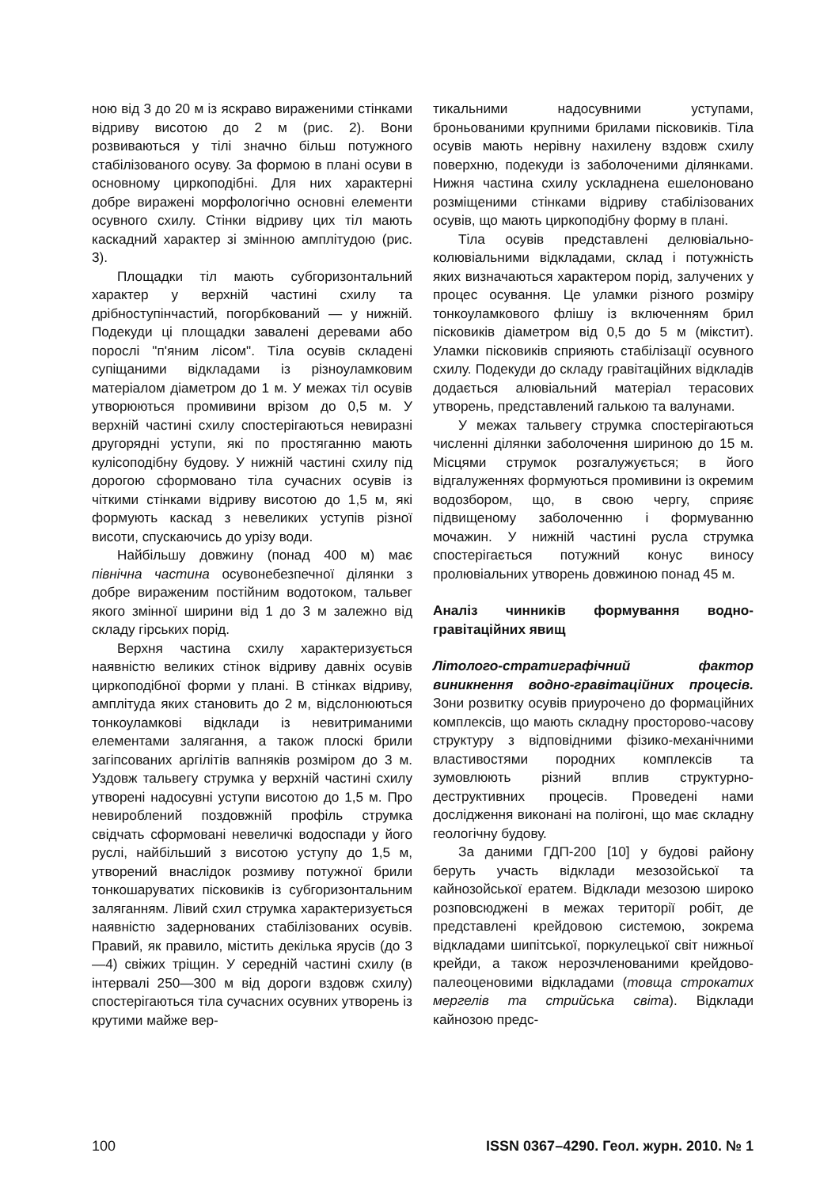ною від 3 до 20 м із яскраво вираженими стінками відриву висотою до 2 м (рис. 2). Вони розвиваються у тілі значно більш потужного стабілізованого осуву. За формою в плані осуви в основному циркоподібні. Для них характерні добре виражені морфологічно основні елементи осувного схилу. Стінки відриву цих тіл мають каскадний характер зі змінною амплітудою (рис. 3).
Площадки тіл мають субгоризонтальний характер у верхній частині схилу та дрібноступінчастий, погорбкований — у нижній. Подекуди ці площадки завалені деревами або порослі "п'яним лісом". Тіла осувів складені супіщаними відкладами із різноуламковим матеріалом діаметром до 1 м. У межах тіл осувів утворюються промивини врізом до 0,5 м. У верхній частині схилу спостерігаються невиразні другорядні уступи, які по простяганню мають кулісоподібну будову. У нижній частині схилу під дорогою сформовано тіла сучасних осувів із чіткими стінками відриву висотою до 1,5 м, які формують каскад з невеликих уступів різної висоти, спускаючись до урізу води.
Найбільшу довжину (понад 400 м) має північна частина осувонебезпечної ділянки з добре вираженим постійним водотоком, тальвег якого змінної ширини від 1 до 3 м залежно від складу гірських порід.
Верхня частина схилу характеризується наявністю великих стінок відриву давніх осувів циркоподібної форми у плані. В стінках відриву, амплітуда яких становить до 2 м, відслонюються тонкоуламкові відклади із невитриманими елементами залягання, а також плоскі брили загіпсованих аргілітів вапняків розміром до 3 м. Уздовж тальвегу струмка у верхній частині схилу утворені надосувні уступи висотою до 1,5 м. Про невироблений поздовжній профіль струмка свідчать сформовані невеличкі водоспади у його руслі, найбільший з висотою уступу до 1,5 м, утворений внаслідок розмиву потужної брили тонкошаруватих пісковиків із субгоризонтальним заляганням. Лівий схил струмка характеризується наявністю задернованих стабілізованих осувів. Правий, як правило, містить декілька ярусів (до 3—4) свіжих тріщин. У середній частині схилу (в інтервалі 250—300 м від дороги вздовж схилу) спостерігаються тіла сучасних осувних утворень із крутими майже вер-
тикальними надосувними уступами, броньованими крупними брилами пісковиків. Тіла осувів мають нерівну нахилену вздовж схилу поверхню, подекуди із заболоченими ділянками. Нижня частина схилу ускладнена ешелоновано розміщеними стінками відриву стабілізованих осувів, що мають циркоподібну форму в плані.
Тіла осувів представлені делювіально-колювіальними відкладами, склад і потужність яких визначаються характером порід, залучених у процес осування. Це уламки різного розміру тонкоуламкового флішу із включенням брил пісковиків діаметром від 0,5 до 5 м (мікстит). Уламки пісковиків сприяють стабілізації осувного схилу. Подекуди до складу гравітаційних відкладів додається алювіальний матеріал терасових утворень, представлений галькою та валунами.
У межах тальвегу струмка спостерігаються численні ділянки заболочення шириною до 15 м. Місцями струмок розгалужується; в його відгалуженнях формуються промивини із окремим водозбором, що, в свою чергу, сприяє підвищеному заболоченню і формуванню мочажин. У нижній частині русла струмка спостерігається потужний конус виносу пролювіальних утворень довжиною понад 45 м.
Аналіз чинників формування водно-гравітаційних явищ
Літолого-стратиграфічний фактор виникнення водно-гравітаційних процесів. Зони розвитку осувів приурочено до формаційних комплексів, що мають складну просторово-часову структуру з відповідними фізико-механічними властивостями породних комплексів та зумовлюють різний вплив структурно-деструктивних процесів. Проведені нами дослідження виконані на полігоні, що має складну геологічну будову.
За даними ГДП-200 [10] у будові району беруть участь відклади мезозойської та кайнозойської ератем. Відклади мезозою широко розповсюджені в межах території робіт, де представлені крейдовою системою, зокрема відкладами шипітської, поркулецької світ нижньої крейди, а також нерозчленованими крейдово-палеоценовими відкладами (товща строкатих мергелів та стрийська світа). Відклади кайнозою предс-
100 ISSN 0367–4290. Геол. журн. 2010. № 1